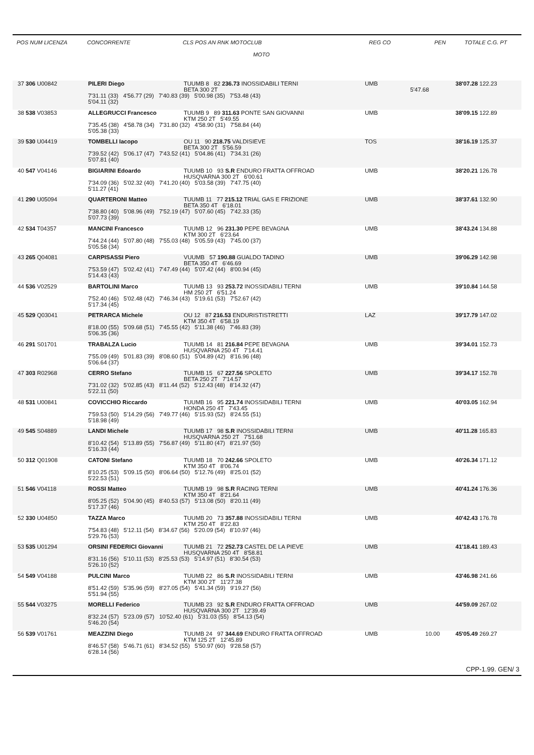POS NUM LICENZA CONCORRENTE CLS POS AN RNK MOTOCLUB
MOTO REG CO PEN TOTALE C.G. PT
37 306 U00842 PILERI Diego TUUMB 8 82 236.73 INOSSIDABILI TERNI UMB 38'07.28 122.23
BETA 300 2T 5'47.68
7'31.11 (33) 4'56.77 (29) 7'40.83 (39) 5'00.98 (35) 7'53.48 (43)
5'04.11 (32)
38 538 V03853 ALLEGRUCCI Francesco TUUMB 9 89 311.63 PONTE SAN GIOVANNI UMB 38'09.15 122.89
KTM 250 2T 5'49.55
7'35.45 (38) 4'58.78 (34) 7'31.80 (32) 4'58.90 (31) 7'58.84 (44)
5'05.38 (33)
39 530 U04419 TOMBELLI Iacopo OU 11 90 218.75 VALDISIEVE TOS 38'16.19 125.37
BETA 300 2T 5'56.59
7'39.52 (42) 5'06.17 (47) 7'43.52 (41) 5'04.86 (41) 7'34.31 (26)
5'07.81 (40)
40 547 V04146 BIGIARINI Edoardo TUUMB 10 93 S.R ENDURO FRATTA OFFROAD UMB 38'20.21 126.78
HUSQVARNA 300 2T 6'00.61
7'34.09 (36) 5'02.32 (40) 7'41.20 (40) 5'03.58 (39) 7'47.75 (40)
5'11.27 (41)
41 290 U05094 QUARTERONI Matteo TUUMB 11 77 215.12 TRIAL GAS E FRIZIONE UMB 38'37.61 132.90
BETA 350 4T 6'18.01
7'38.80 (40) 5'08.96 (49) 7'52.19 (47) 5'07.60 (45) 7'42.33 (35)
5'07.73 (39)
42 534 T04357 MANCINI Francesco TUUMB 12 96 231.30 PEPE BEVAGNA UMB 38'43.24 134.88
KTM 300 2T 6'23.64
7'44.24 (44) 5'07.80 (48) 7'55.03 (48) 5'05.59 (43) 7'45.00 (37)
5'05.58 (34)
43 265 Q04081 CARPISASSI Piero VUUMB 57 190.88 GUALDO TADINO UMB 39'06.29 142.98
BETA 350 4T 6'46.69
7'53.59 (47) 5'02.42 (41) 7'47.49 (44) 5'07.42 (44) 8'00.94 (45)
5'14.43 (43)
44 536 V02529 BARTOLINI Marco TUUMB 13 93 253.72 INOSSIDABILI TERNI UMB 39'10.84 144.58
HM 250 2T 6'51.24
7'52.40 (46) 5'02.48 (42) 7'46.34 (43) 5'19.61 (53) 7'52.67 (42)
5'17.34 (45)
45 529 Q03041 PETRARCA Michele OU 12 87 216.53 ENDURISTISTRETTI LAZ 39'17.79 147.02
KTM 350 4T 6'58.19
8'18.00 (55) 5'09.68 (51) 7'45.55 (42) 5'11.38 (46) 7'46.83 (39)
5'06.35 (36)
46 291 S01701 TRABALZA Lucio TUUMB 14 81 216.84 PEPE BEVAGNA UMB 39'34.01 152.73
HUSQVARNA 250 4T 7'14.41
7'55.09 (49) 5'01.83 (39) 8'08.60 (51) 5'04.89 (42) 8'16.96 (48)
5'06.64 (37)
47 303 R02968 CERRO Stefano TUUMB 15 67 227.56 SPOLETO UMB 39'34.17 152.78
BETA 250 2T 7'14.57
7'31.02 (32) 5'02.85 (43) 8'11.44 (52) 5'12.43 (48) 8'14.32 (47)
5'22.11 (50)
48 531 U00841 COVICCHIO Riccardo TUUMB 16 95 221.74 INOSSIDABILI TERNI UMB 40'03.05 162.94
HONDA 250 4T 7'43.45
7'59.53 (50) 5'14.29 (56) 7'49.77 (46) 5'15.93 (52) 8'24.55 (51)
5'18.98 (49)
49 545 S04889 LANDI Michele TUUMB 17 98 S.R INOSSIDABILI TERNI UMB 40'11.28 165.83
HUSQVARNA 250 2T 7'51.68
8'10.42 (54) 5'13.89 (55) 7'56.87 (49) 5'11.80 (47) 8'21.97 (50)
5'16.33 (44)
50 312 Q01908 CATONI Stefano TUUMB 18 70 242.66 SPOLETO UMB 40'26.34 171.12
KTM 350 4T 8'06.74
8'10.25 (53) 5'09.15 (50) 8'06.64 (50) 5'12.76 (49) 8'25.01 (52)
5'22.53 (51)
51 546 V04118 ROSSI Matteo TUUMB 19 98 S.R RACING TERNI UMB 40'41.24 176.36
KTM 350 4T 8'21.64
8'05.25 (52) 5'04.90 (45) 8'40.53 (57) 5'13.08 (50) 8'20.11 (49)
5'17.37 (46)
52 330 U04850 TAZZA Marco TUUMB 20 73 357.88 INOSSIDABILI TERNI UMB 40'42.43 176.78
KTM 250 4T 8'22.83
7'54.83 (48) 5'12.11 (54) 8'34.67 (56) 5'20.09 (54) 8'10.97 (46)
5'29.76 (53)
53 535 U01294 ORSINI FEDERICI Giovanni TUUMB 21 72 252.73 CASTEL DE LA PIEVE UMB 41'18.41 189.43
HUSQVARNA 250 4T 8'58.81
8'31.16 (56) 5'10.11 (53) 8'25.53 (53) 5'14.97 (51) 8'30.54 (53)
5'26.10 (52)
54 549 V04188 PULCINI Marco TUUMB 22 86 S.R INOSSIDABILI TERNI UMB 43'46.98 241.66
KTM 300 2T 11'27.38
8'51.42 (59) 5'35.96 (59) 8'27.05 (54) 5'41.34 (59) 9'19.27 (56)
5'51.94 (55)
55 544 V03275 MORELLI Federico TUUMB 23 92 S.R ENDURO FRATTA OFFROAD UMB 44'59.09 267.02
HUSQVARNA 300 2T 12'39.49
8'32.24 (57) 5'23.09 (57) 10'52.40 (61) 5'31.03 (55) 8'54.13 (54)
5'46.20 (54)
56 539 V01761 MEAZZINI Diego TUUMB 24 97 344.69 ENDURO FRATTA OFFROAD UMB 10.00 45'05.49 269.27
KTM 125 2T 12'45.89
8'46.57 (58) 5'46.71 (61) 8'34.52 (55) 5'50.97 (60) 9'28.58 (57)
6'28.14 (56)
CPP-1.99. GEN/ 3